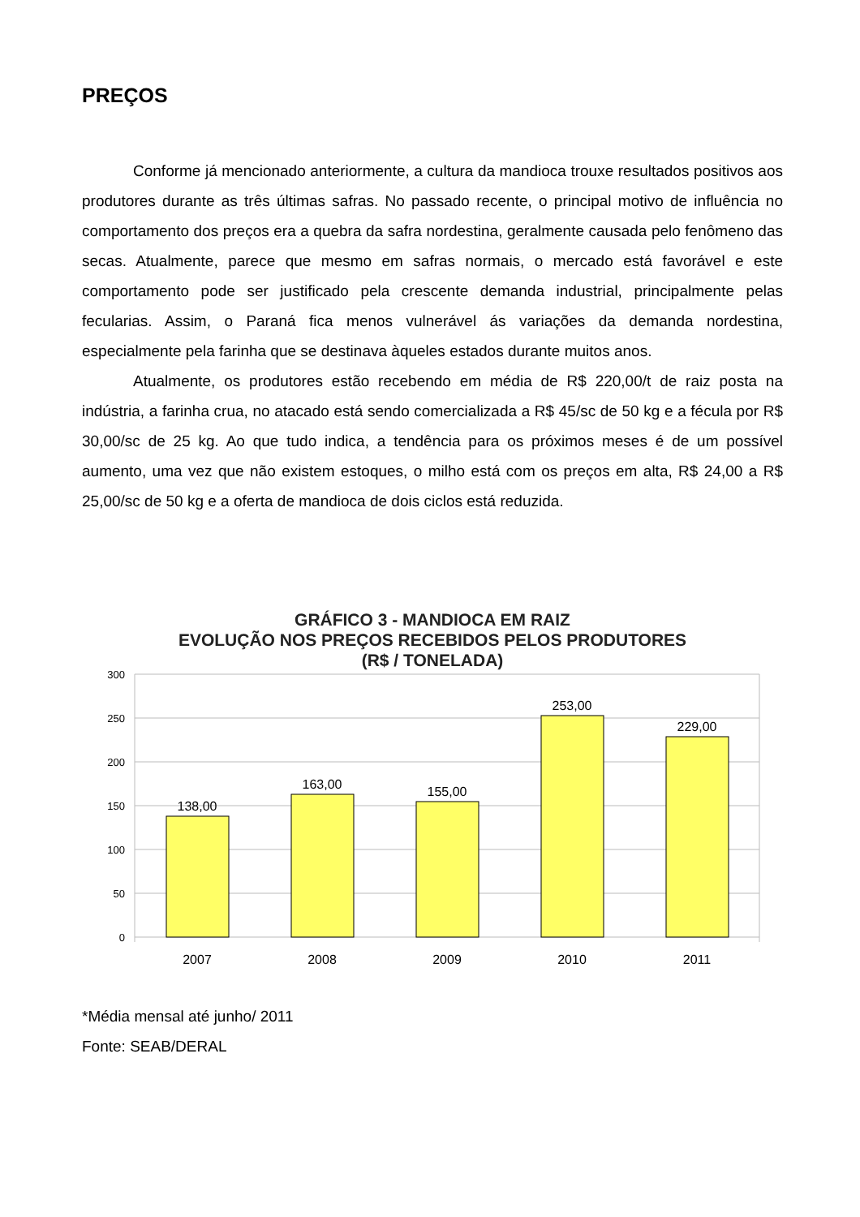PREÇOS
Conforme já mencionado anteriormente, a cultura da mandioca trouxe resultados positivos aos produtores durante as três últimas safras. No passado recente, o principal motivo de influência no comportamento dos preços era a quebra da safra nordestina, geralmente causada pelo fenômeno das secas. Atualmente, parece que mesmo em safras normais, o mercado está favorável e este comportamento pode ser justificado pela crescente demanda industrial, principalmente pelas fecularias. Assim, o Paraná fica menos vulnerável ás variações da demanda nordestina, especialmente pela farinha que se destinava àqueles estados durante muitos anos.
Atualmente, os produtores estão recebendo em média de R$ 220,00/t de raiz posta na indústria, a farinha crua, no atacado está sendo comercializada a R$ 45/sc de 50 kg e a fécula por R$ 30,00/sc de 25 kg. Ao que tudo indica, a tendência para os próximos meses é de um possível aumento, uma vez que não existem estoques, o milho está com os preços em alta, R$ 24,00 a R$ 25,00/sc de 50 kg e a oferta de mandioca de dois ciclos está reduzida.
GRÁFICO 3 - MANDIOCA EM RAIZ
EVOLUÇÃO NOS PREÇOS RECEBIDOS PELOS PRODUTORES
(R$ / TONELADA)
300
250
200
150
100
50
0
138,00
163,00
155,00
253,00
229,00
2007
2008
2009
2010
2011
*Média mensal até junho/ 2011
Fonte: SEAB/DERAL